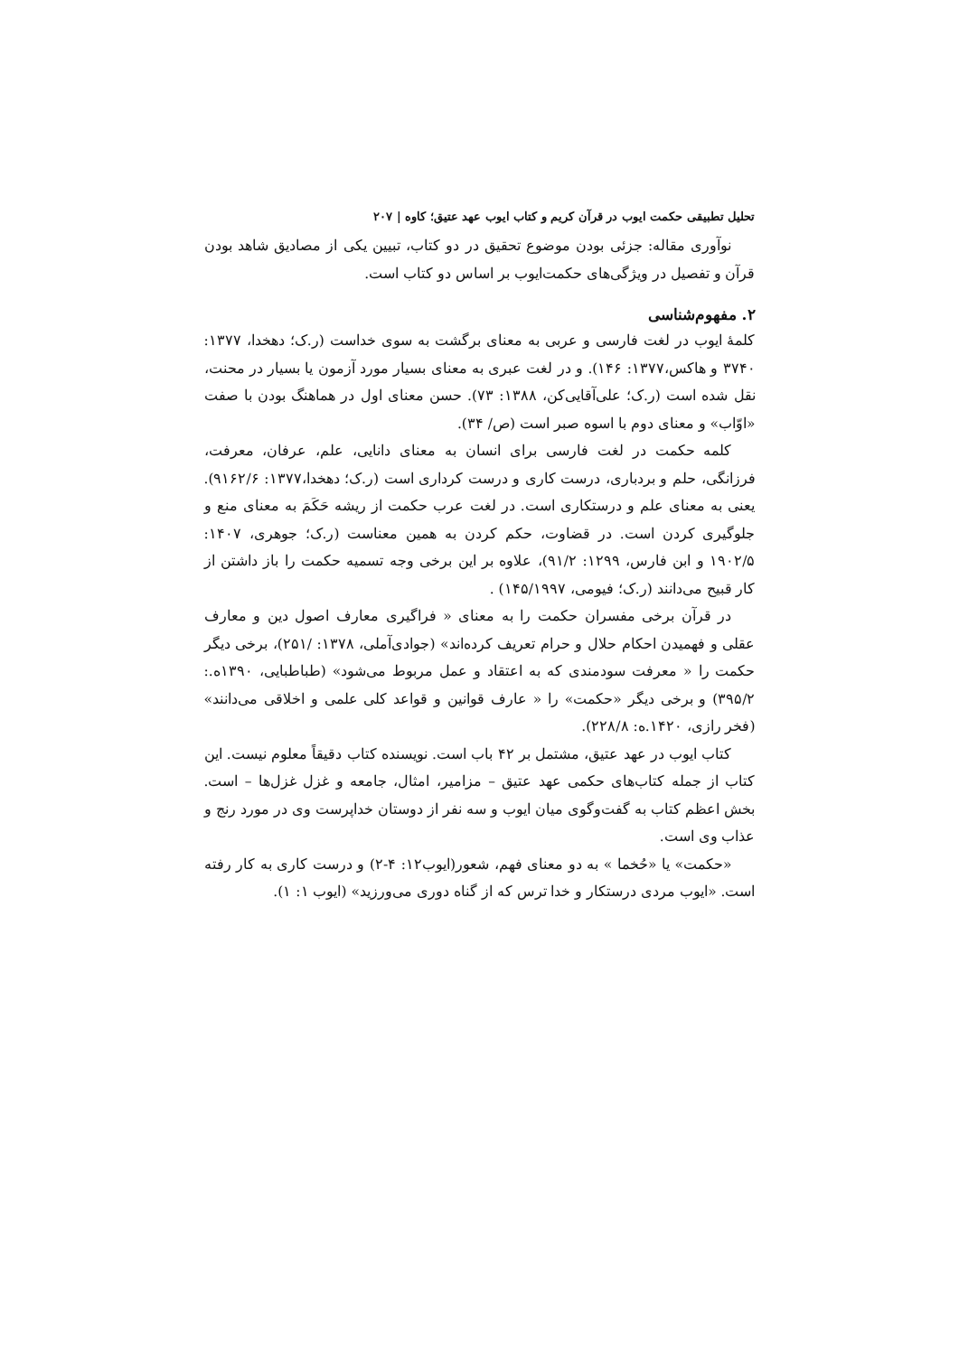تحلیل تطبیقی حکمت ایوب در قرآن کریم و کتاب ایوب عهد عتیق؛ کاوه | ۲۰۷
نوآوری مقاله: جزئی بودن موضوع تحقیق در دو کتاب، تبیین یکی از مصادیق شاهد بودن قرآن و تفصیل در ویژگی‌های حکمت‌ایوب بر اساس دو کتاب است.
۲. مفهوم‌شناسی
کلمهٔ ایوب در لغت فارسی و عربی به معنای برگشت به سوی خداست (ر.ک؛ دهخدا، ۱۳۷۷: ۳۷۴۰ و هاکس،۱۳۷۷: ۱۴۶). و در لغت عبری به معنای بسیار مورد آزمون یا بسیار در محنت، نقل شده است (ر.ک؛ علی‌آقایی‌کن، ۱۳۸۸: ۷۳). حسن معنای اول در هماهنگ بودن با صفت «اوّاب» و معنای دوم با اسوه صبر است (ص/ ۳۴).
کلمه حکمت در لغت فارسی برای انسان به معنای دانایی، علم، عرفان، معرفت، فرزانگی، حلم و بردباری، درست کاری و درست کرداری است (ر.ک؛ دهخدا،۱۳۷۷: ۹۱۶۲/۶). یعنی به معنای علم و درستکاری است. در لغت عرب حکمت از ریشه حَکَمَ به معنای منع و جلوگیری کردن است. در قضاوت، حکم کردن به همین معناست (ر.ک؛ جوهری، ۱۴۰۷: ۱۹۰۲/۵ و ابن فارس، ۱۲۹۹: ۹۱/۲)، علاوه بر این برخی وجه تسمیه حکمت را باز داشتن از کار قبیح می‌دانند (ر.ک؛ فیومی، ۱۴۵/۱۹۹۷) .
در قرآن برخی مفسران حکمت را به معنای « فراگیری معارف اصول دین و معارف عقلی و فهمیدن احکام حلال و حرام تعریف کرده‌اند» (جوادی‌آملی، ۱۳۷۸: /۲۵۱)، برخی دیگر حکمت را « معرفت سودمندی که به اعتقاد و عمل مربوط می‌شود» (طباطبایی، ۱۳۹۰ه.: ۳۹۵/۲) و برخی دیگر «حکمت» را « عارف قوانین و قواعد کلی علمی و اخلاقی می‌دانند» (فخر رازی، ۱۴۲۰.ه: ۲۲۸/۸).
کتاب ایوب در عهد عتیق، مشتمل بر ۴۲ باب است. نویسنده کتاب دقیقاً معلوم نیست. این کتاب از جمله کتاب‌های حکمی عهد عتیق – مزامیر، امثال، جامعه و غزل غزل‌ها – است. بخش اعظم کتاب به گفت‌وگوی میان ایوب و سه نفر از دوستان خداپرست وی در مورد رنج و عذاب وی است.
«حکمت» یا «حُخما » به دو معنای فهم، شعور(ایوب۱۲: ۴-۲) و درست کاری به کار رفته است. «ایوب مردی درستکار و خدا ترس که از گناه دوری می‌ورزید» (ایوب ۱: ۱).